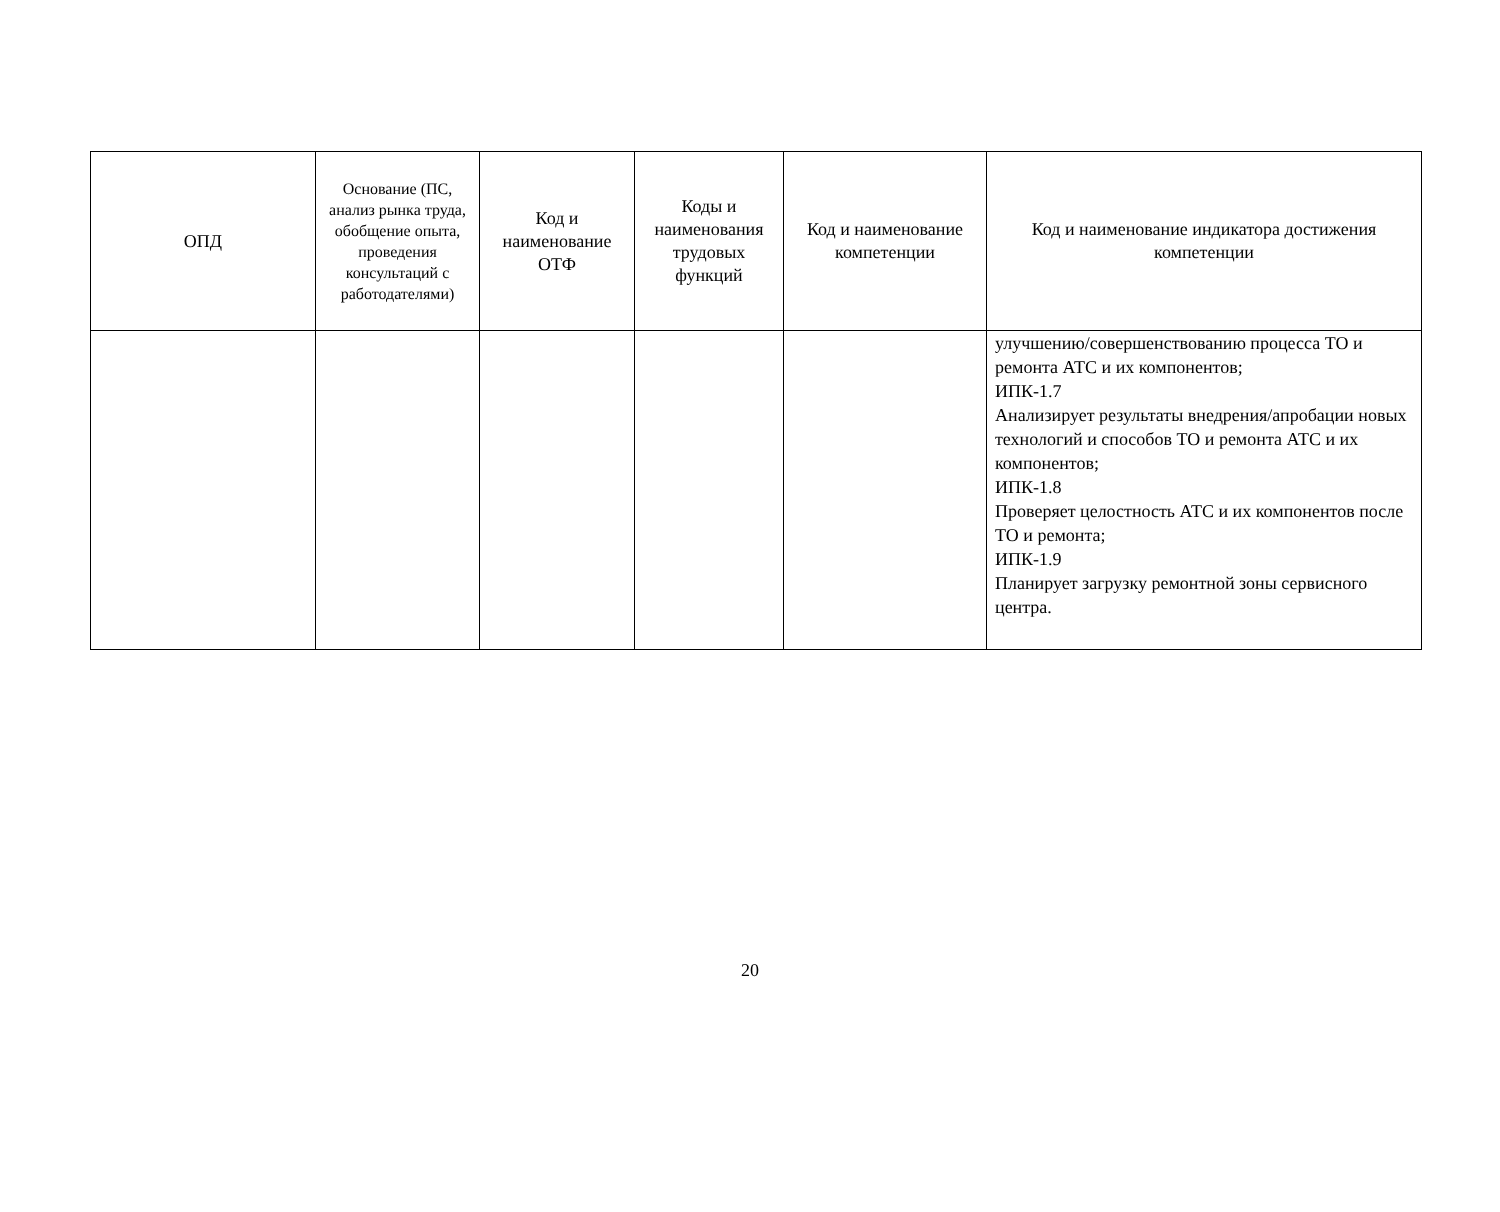| ОПД | Основание (ПС, анализ рынка труда, обобщение опыта, проведения консультаций с работодателями) | Код и наименование ОТФ | Коды и наименования трудовых функций | Код и наименование компетенции | Код и наименование индикатора достижения компетенции |
| --- | --- | --- | --- | --- | --- |
| | | | | | улучшению/совершенствованию процесса ТО и ремонта АТС и их компонентов; ИПК-1.7 Анализирует результаты внедрения/апробации новых технологий и способов ТО и ремонта АТС и их компонентов; ИПК-1.8 Проверяет целостность АТС и их компонентов после ТО и ремонта; ИПК-1.9 Планирует загрузку ремонтной зоны сервисного центра. |
20